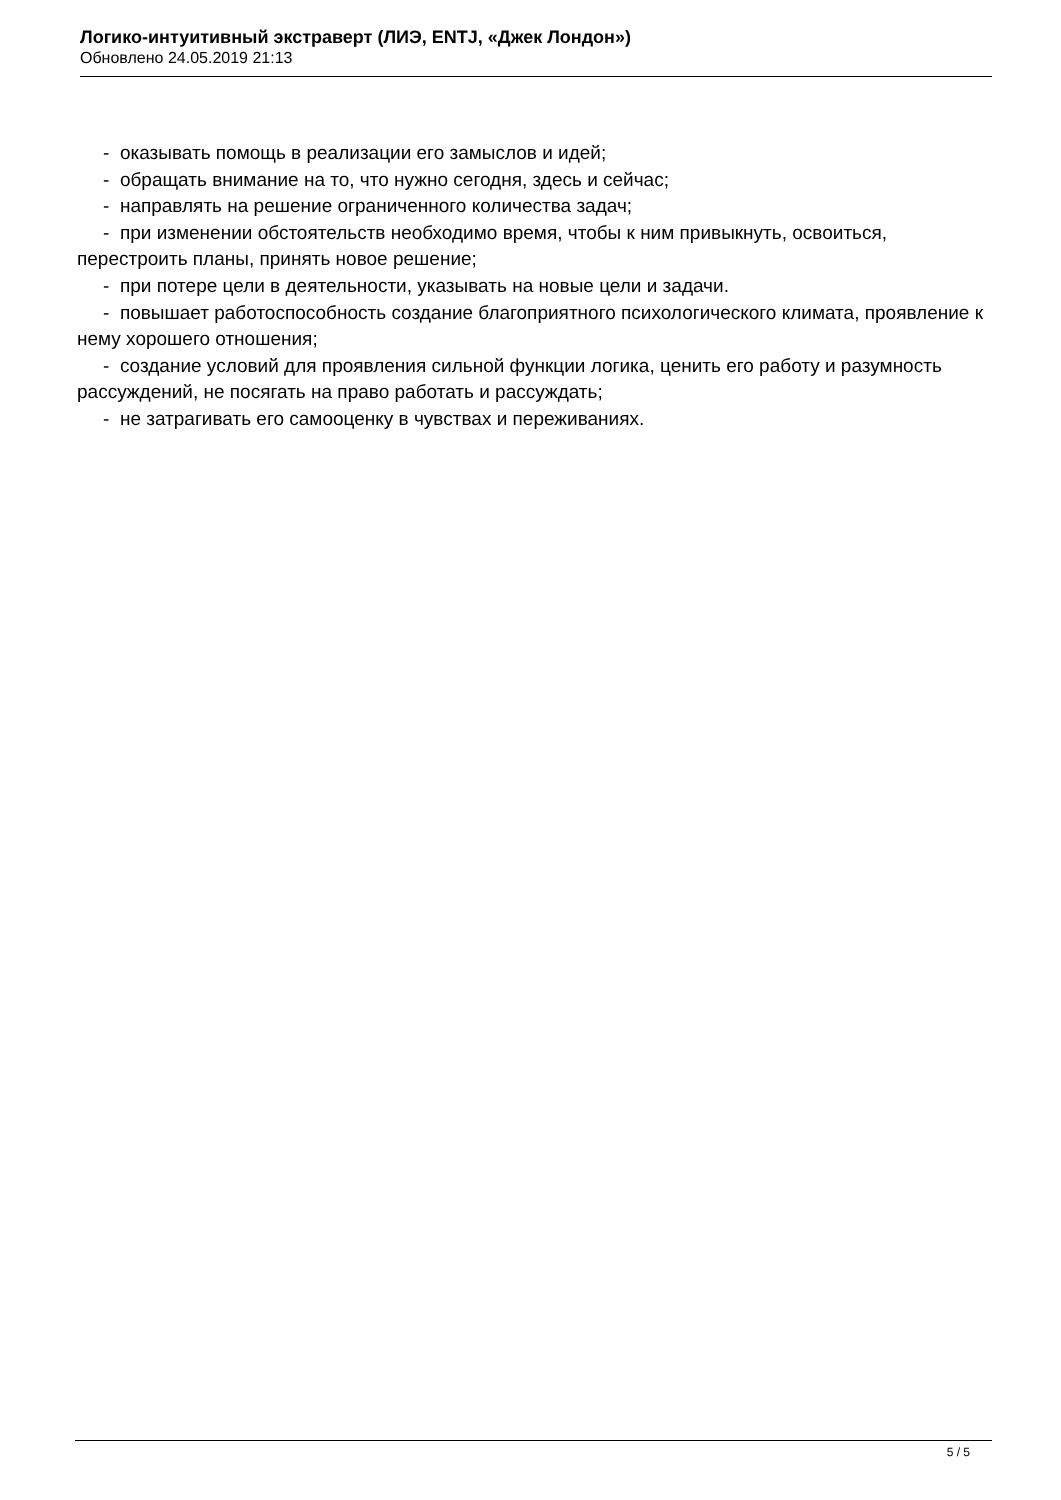Логико-интуитивный экстраверт (ЛИЭ, ENTJ, «Джек Лондон»)
Обновлено 24.05.2019 21:13
- оказывать помощь в реализации его замыслов и идей;
- обращать внимание на то, что нужно сегодня, здесь и сейчас;
- направлять на решение ограниченного количества задач;
- при изменении обстоятельств необходимо время, чтобы к ним привыкнуть, освоиться, перестроить планы, принять новое решение;
- при потере цели в деятельности, указывать на новые цели и задачи.
- повышает работоспособность создание благоприятного психологического климата, проявление к нему хорошего отношения;
- создание условий для проявления сильной функции логика, ценить его работу и разумность рассуждений, не посягать на право работать и рассуждать;
- не затрагивать его самооценку в чувствах и переживаниях.
5 / 5